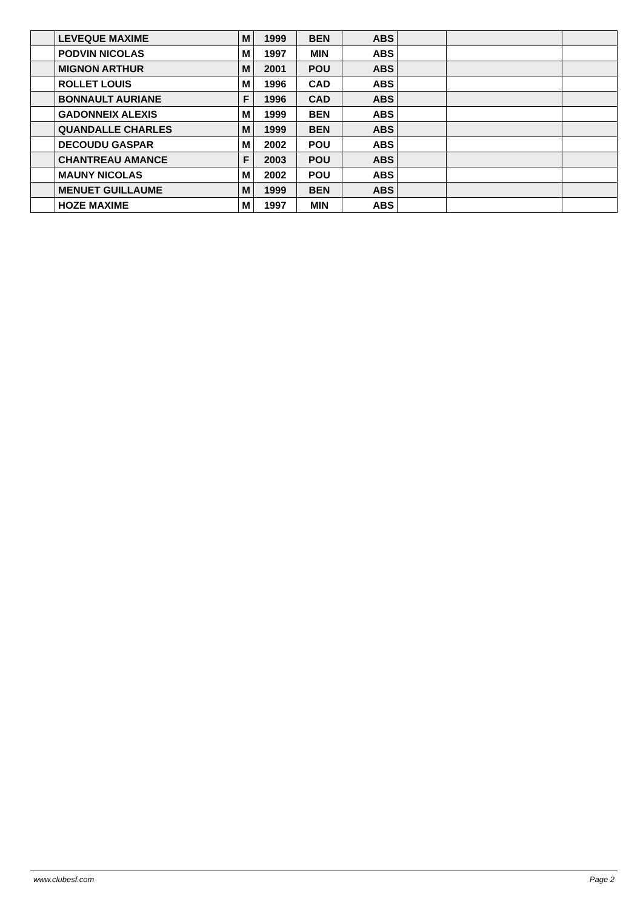| | LEVEQUE MAXIME | M | 1999 | BEN | ABS | | | |
| | PODVIN NICOLAS | M | 1997 | MIN | ABS | | | |
| | MIGNON ARTHUR | M | 2001 | POU | ABS | | | |
| | ROLLET LOUIS | M | 1996 | CAD | ABS | | | |
| | BONNAULT AURIANE | F | 1996 | CAD | ABS | | | |
| | GADONNEIX ALEXIS | M | 1999 | BEN | ABS | | | |
| | QUANDALLE CHARLES | M | 1999 | BEN | ABS | | | |
| | DECOUDU GASPAR | M | 2002 | POU | ABS | | | |
| | CHANTREAU AMANCE | F | 2003 | POU | ABS | | | |
| | MAUNY NICOLAS | M | 2002 | POU | ABS | | | |
| | MENUET GUILLAUME | M | 1999 | BEN | ABS | | | |
| | HOZE MAXIME | M | 1997 | MIN | ABS | | | |
www.clubesf.com Page 2